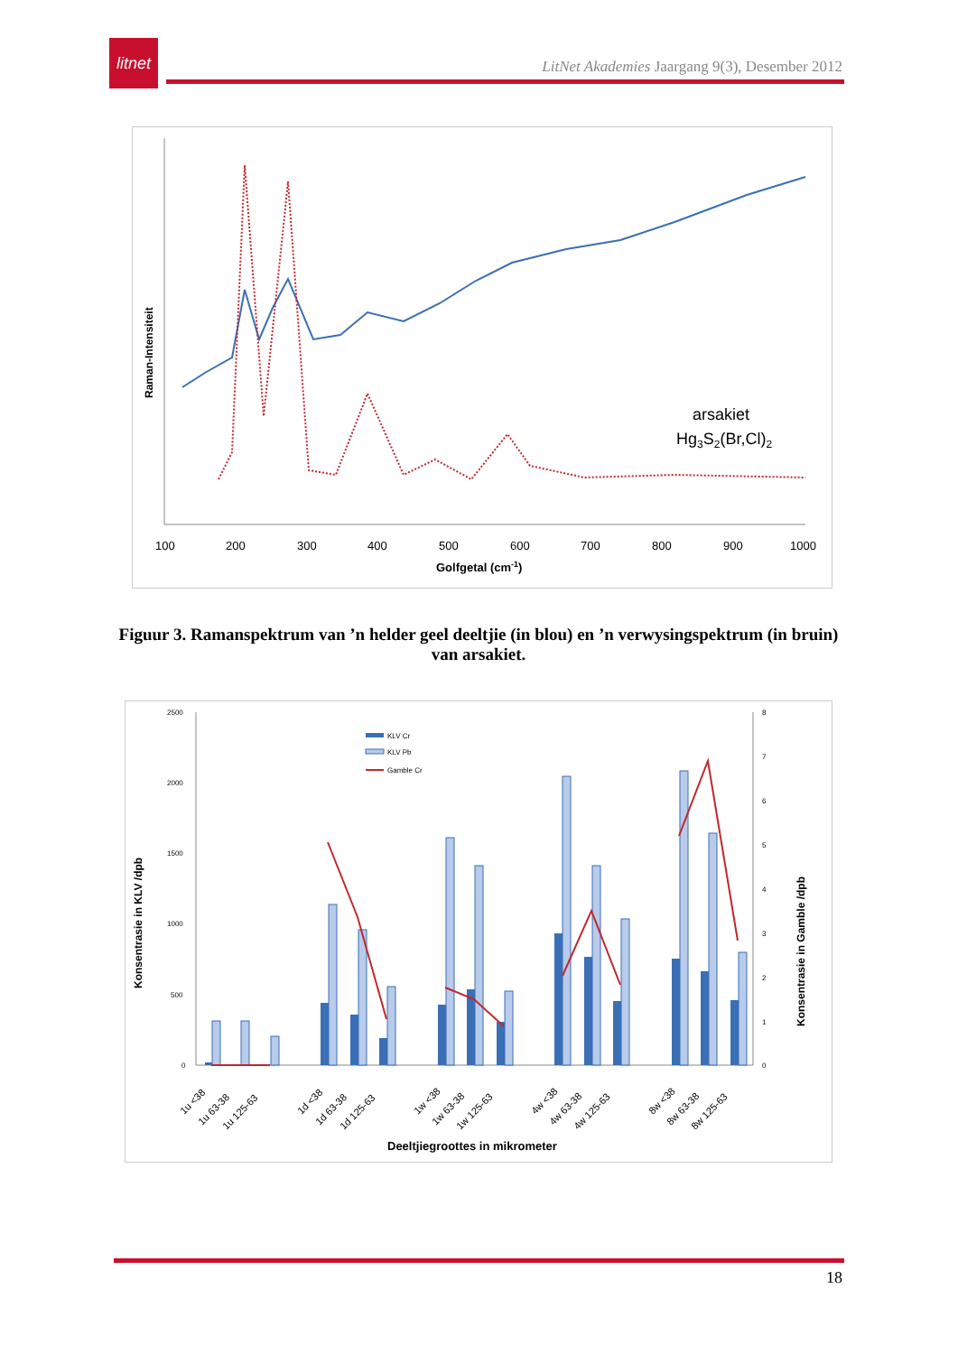litnet
LitNet Akademies Jaargang 9(3), Desember 2012
Raman-Intensiteit
arsakiet
Hg3S2(Br,Cl)2
100
200
300
400
500
600
700
800
900
1000
Golfgetal (cm-1)
Figuur 3. Ramanspektrum van ’n helder geel deeltjie (in blou) en ’n verwysingspektrum (in bruin) van arsakiet.
2500
2000
1500
1000
500
0
8
7
6
5
4
3
2
1
0
Konsentrasie in KLV /dpb
Konsentrasie in Gamble /dpb
KLV Cr
KLV Pb
Gamble Cr
1u <38
1u 63-38
1u 125-63
1d <38
1d 63-38
1d 125-63
1w <38
1w 63-38
1w 125-63
4w <38
4w 63-38
4w 125-63
8w <38
8w 63-38
8w 125-63
Deeltjiegroottes in mikrometer
18